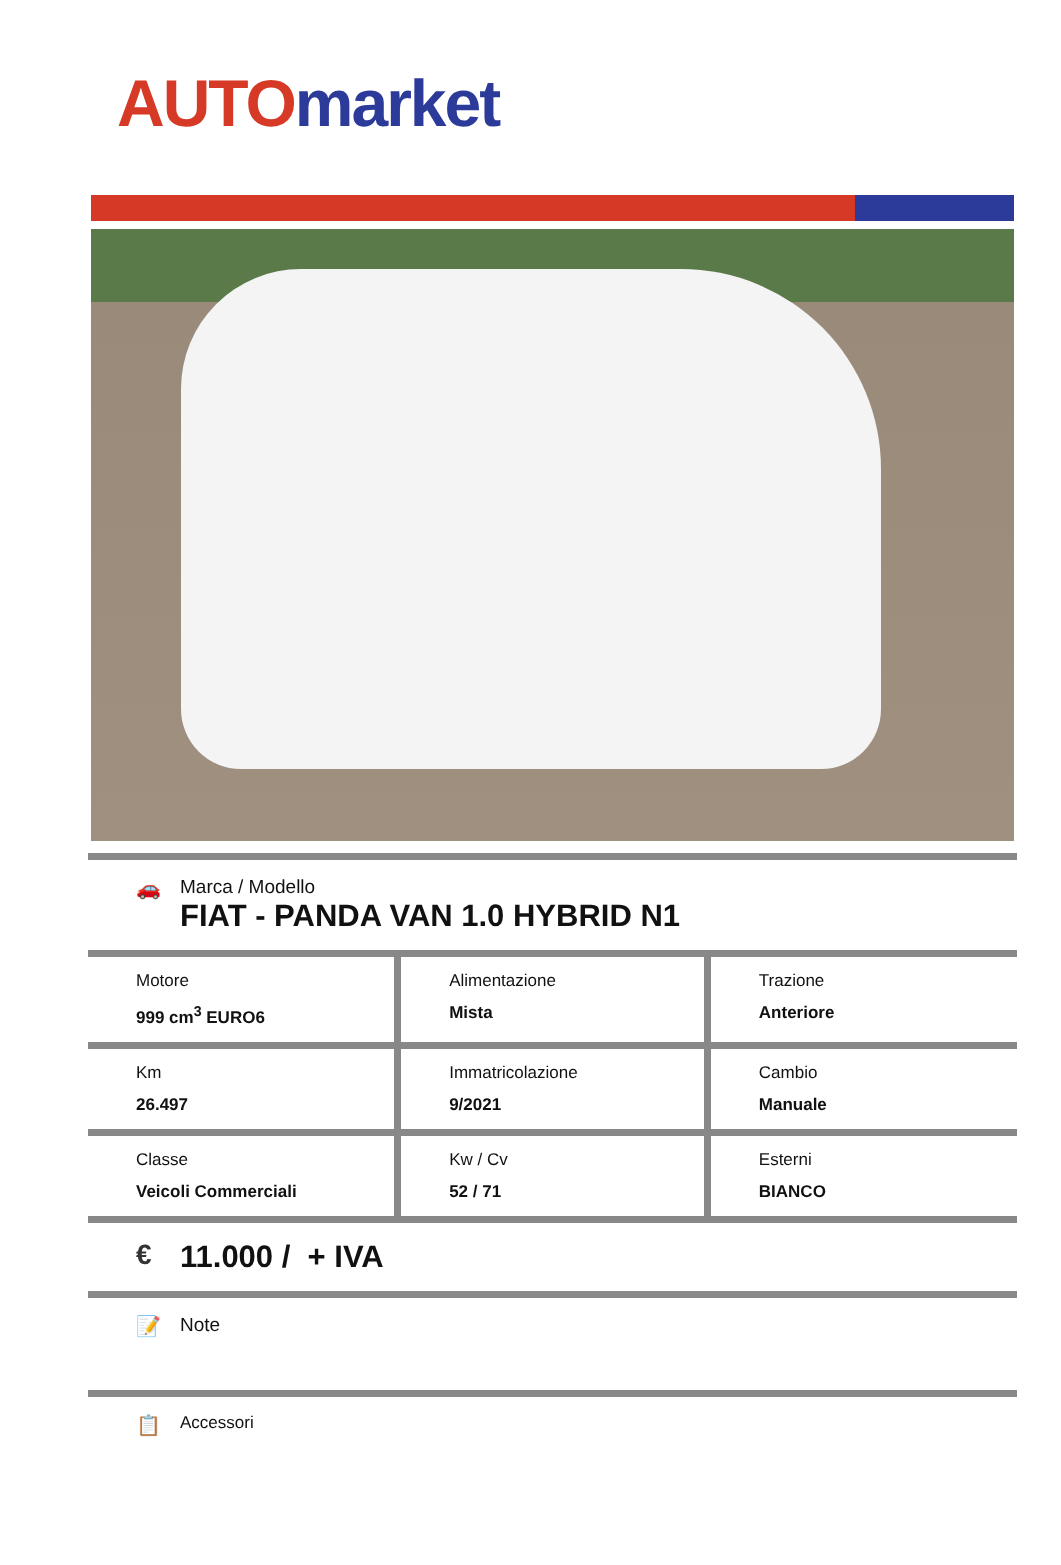AUTO market
🚗 Marca / Modello
FIAT - PANDA VAN 1.0 HYBRID N1
| Motore 999 cm<sup>3</sup> EURO6 | Alimentazione Mista | Trazione Anteriore |
| Km 26.497 | Immatricolazione 9/2021 | Cambio Manuale |
| Classe Veicoli Commerciali | Kw / Cv 52 / 71 | Esterni BIANCO |
€ 11.000 / + IVA
📝 Note
📋
Accessori